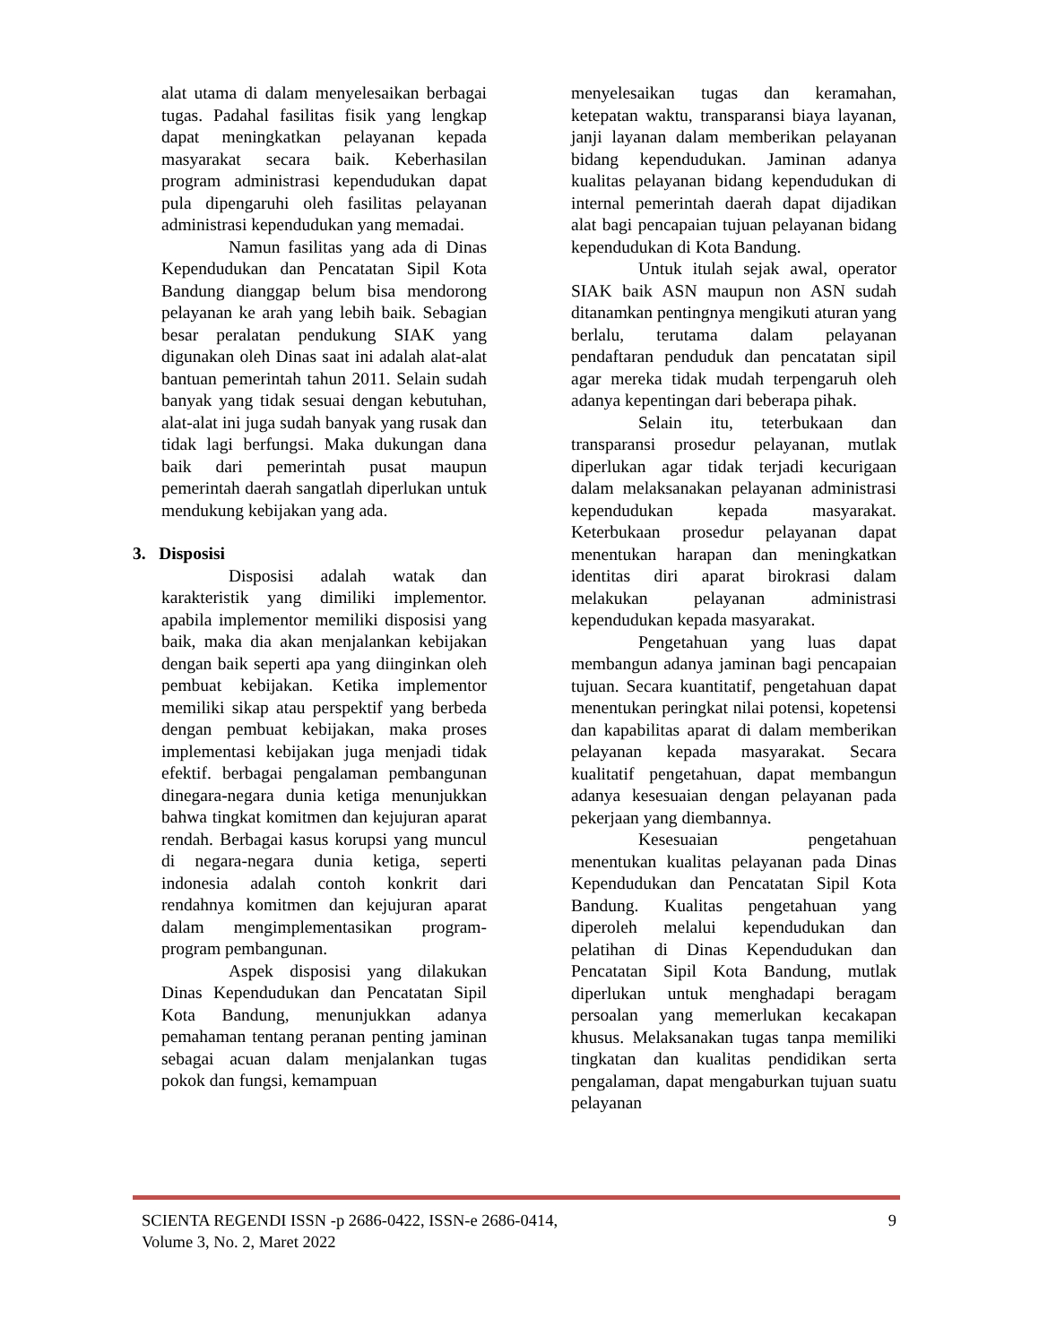alat utama di dalam menyelesaikan berbagai tugas. Padahal fasilitas fisik yang lengkap dapat meningkatkan pelayanan kepada masyarakat secara baik. Keberhasilan program administrasi kependudukan dapat pula dipengaruhi oleh fasilitas pelayanan administrasi kependudukan yang memadai.
Namun fasilitas yang ada di Dinas Kependudukan dan Pencatatan Sipil Kota Bandung dianggap belum bisa mendorong pelayanan ke arah yang lebih baik. Sebagian besar peralatan pendukung SIAK yang digunakan oleh Dinas saat ini adalah alat-alat bantuan pemerintah tahun 2011. Selain sudah banyak yang tidak sesuai dengan kebutuhan, alat-alat ini juga sudah banyak yang rusak dan tidak lagi berfungsi. Maka dukungan dana baik dari pemerintah pusat maupun pemerintah daerah sangatlah diperlukan untuk mendukung kebijakan yang ada.
3. Disposisi
Disposisi adalah watak dan karakteristik yang dimiliki implementor. apabila implementor memiliki disposisi yang baik, maka dia akan menjalankan kebijakan dengan baik seperti apa yang diinginkan oleh pembuat kebijakan. Ketika implementor memiliki sikap atau perspektif yang berbeda dengan pembuat kebijakan, maka proses implementasi kebijakan juga menjadi tidak efektif. berbagai pengalaman pembangunan dinegara-negara dunia ketiga menunjukkan bahwa tingkat komitmen dan kejujuran aparat rendah. Berbagai kasus korupsi yang muncul di negara-negara dunia ketiga, seperti indonesia adalah contoh konkrit dari rendahnya komitmen dan kejujuran aparat dalam mengimplementasikan program-program pembangunan.
Aspek disposisi yang dilakukan Dinas Kependudukan dan Pencatatan Sipil Kota Bandung, menunjukkan adanya pemahaman tentang peranan penting jaminan sebagai acuan dalam menjalankan tugas pokok dan fungsi, kemampuan
menyelesaikan tugas dan keramahan, ketepatan waktu, transparansi biaya layanan, janji layanan dalam memberikan pelayanan bidang kependudukan. Jaminan adanya kualitas pelayanan bidang kependudukan di internal pemerintah daerah dapat dijadikan alat bagi pencapaian tujuan pelayanan bidang kependudukan di Kota Bandung.
Untuk itulah sejak awal, operator SIAK baik ASN maupun non ASN sudah ditanamkan pentingnya mengikuti aturan yang berlalu, terutama dalam pelayanan pendaftaran penduduk dan pencatatan sipil agar mereka tidak mudah terpengaruh oleh adanya kepentingan dari beberapa pihak.
Selain itu, teterbukaan dan transparansi prosedur pelayanan, mutlak diperlukan agar tidak terjadi kecurigaan dalam melaksanakan pelayanan administrasi kependudukan kepada masyarakat. Keterbukaan prosedur pelayanan dapat menentukan harapan dan meningkatkan identitas diri aparat birokrasi dalam melakukan pelayanan administrasi kependudukan kepada masyarakat.
Pengetahuan yang luas dapat membangun adanya jaminan bagi pencapaian tujuan. Secara kuantitatif, pengetahuan dapat menentukan peringkat nilai potensi, kopetensi dan kapabilitas aparat di dalam memberikan pelayanan kepada masyarakat. Secara kualitatif pengetahuan, dapat membangun adanya kesesuaian dengan pelayanan pada pekerjaan yang diembannya.
Kesesuaian pengetahuan menentukan kualitas pelayanan pada Dinas Kependudukan dan Pencatatan Sipil Kota Bandung. Kualitas pengetahuan yang diperoleh melalui kependudukan dan pelatihan di Dinas Kependudukan dan Pencatatan Sipil Kota Bandung, mutlak diperlukan untuk menghadapi beragam persoalan yang memerlukan kecakapan khusus. Melaksanakan tugas tanpa memiliki tingkatan dan kualitas pendidikan serta pengalaman, dapat mengaburkan tujuan suatu pelayanan
SCIENTA REGENDI ISSN -p 2686-0422, ISSN-e 2686-0414,
Volume 3, No. 2, Maret 2022
9